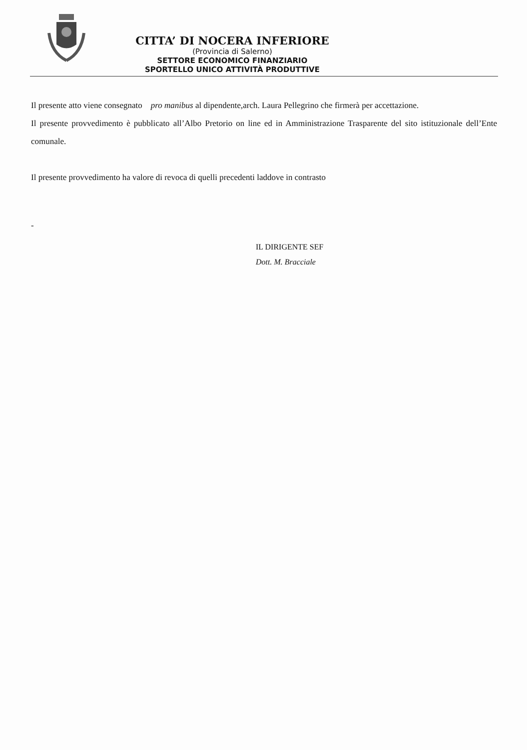CITTA’ DI NOCERA INFERIORE
(Provincia di Salerno)
SETTORE ECONOMICO FINANZIARIO
SPORTELLO UNICO ATTIVITÀ PRODUTTIVE
Il presente atto viene consegnato pro manibus al dipendente,arch. Laura Pellegrino che firmerà per accettazione.
Il presente provvedimento è pubblicato all’Albo Pretorio on line ed in Amministrazione Trasparente del sito istituzionale dell’Ente comunale.
Il presente provvedimento ha valore di revoca di quelli precedenti laddove in contrasto
-
IL DIRIGENTE SEF
Dott. M. Bracciale